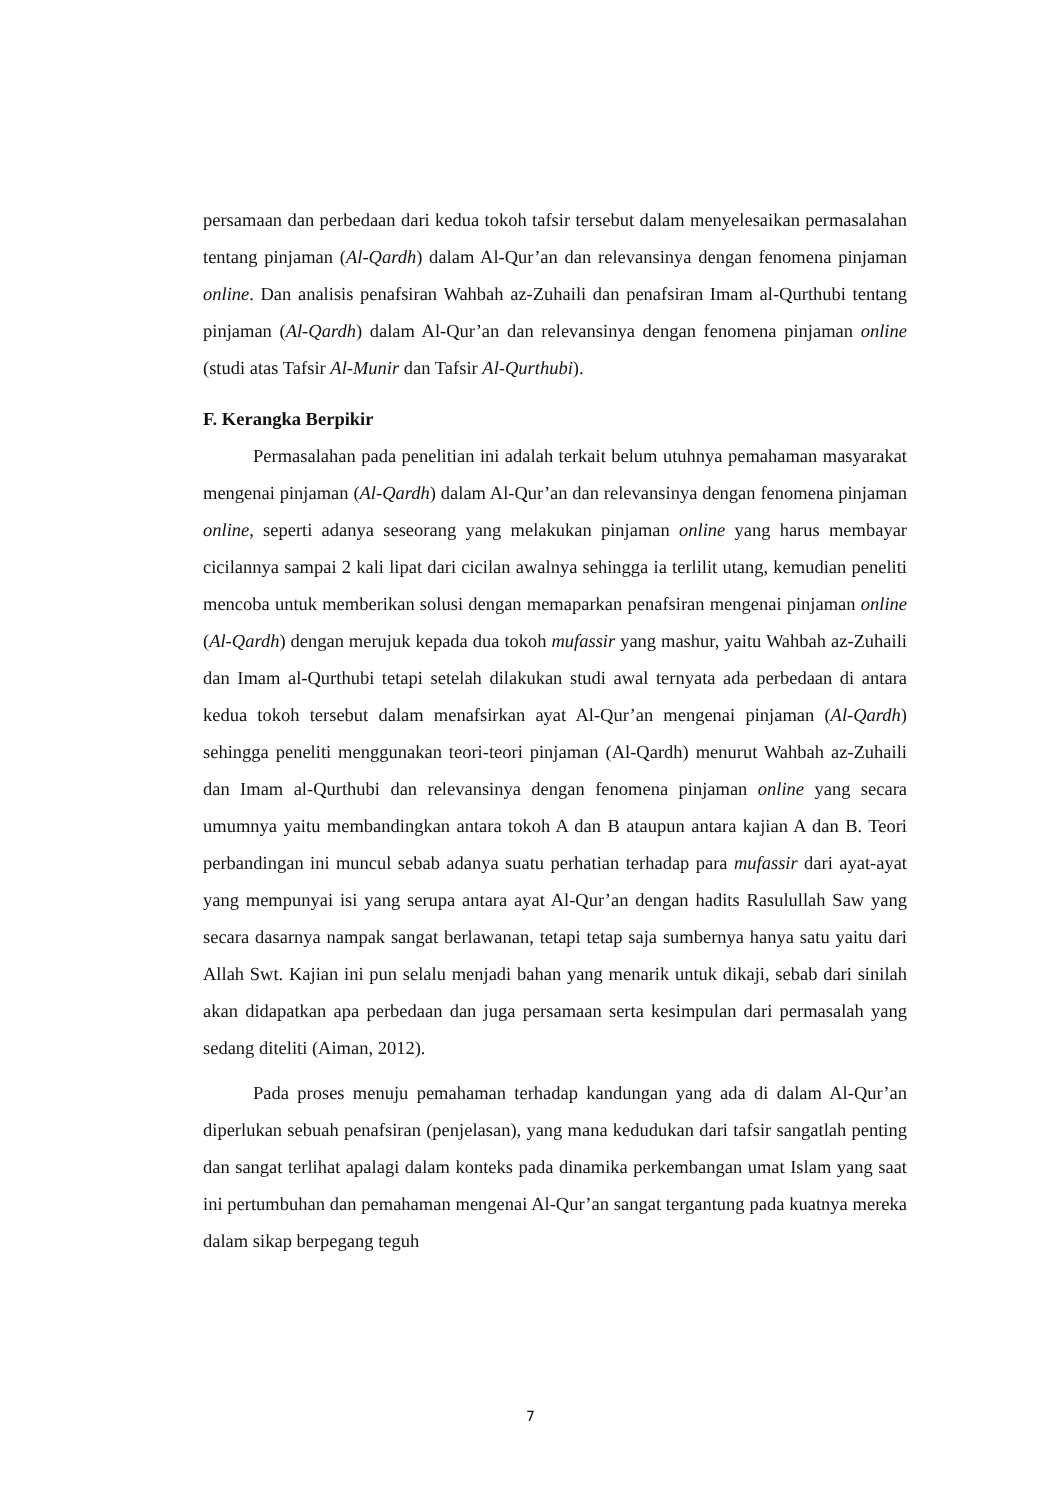persamaan dan perbedaan dari kedua tokoh tafsir tersebut dalam menyelesaikan permasalahan tentang pinjaman (Al-Qardh) dalam Al-Qur’an dan relevansinya dengan fenomena pinjaman online. Dan analisis penafsiran Wahbah az-Zuhaili dan penafsiran Imam al-Qurthubi tentang pinjaman (Al-Qardh) dalam Al-Qur’an dan relevansinya dengan fenomena pinjaman online (studi atas Tafsir Al-Munir dan Tafsir Al-Qurthubi).
F. Kerangka Berpikir
Permasalahan pada penelitian ini adalah terkait belum utuhnya pemahaman masyarakat mengenai pinjaman (Al-Qardh) dalam Al-Qur’an dan relevansinya dengan fenomena pinjaman online, seperti adanya seseorang yang melakukan pinjaman online yang harus membayar cicilannya sampai 2 kali lipat dari cicilan awalnya sehingga ia terlilit utang, kemudian peneliti mencoba untuk memberikan solusi dengan memaparkan penafsiran mengenai pinjaman online (Al-Qardh) dengan merujuk kepada dua tokoh mufassir yang mashur, yaitu Wahbah az-Zuhaili dan Imam al-Qurthubi tetapi setelah dilakukan studi awal ternyata ada perbedaan di antara kedua tokoh tersebut dalam menafsirkan ayat Al-Qur’an mengenai pinjaman (Al-Qardh) sehingga peneliti menggunakan teori-teori pinjaman (Al-Qardh) menurut Wahbah az-Zuhaili dan Imam al-Qurthubi dan relevansinya dengan fenomena pinjaman online yang secara umumnya yaitu membandingkan antara tokoh A dan B ataupun antara kajian A dan B. Teori perbandingan ini muncul sebab adanya suatu perhatian terhadap para mufassir dari ayat-ayat yang mempunyai isi yang serupa antara ayat Al-Qur’an dengan hadits Rasulullah Saw yang secara dasarnya nampak sangat berlawanan, tetapi tetap saja sumbernya hanya satu yaitu dari Allah Swt. Kajian ini pun selalu menjadi bahan yang menarik untuk dikaji, sebab dari sinilah akan didapatkan apa perbedaan dan juga persamaan serta kesimpulan dari permasalah yang sedang diteliti (Aiman, 2012).
Pada proses menuju pemahaman terhadap kandungan yang ada di dalam Al-Qur’an diperlukan sebuah penafsiran (penjelasan), yang mana kedudukan dari tafsir sangatlah penting dan sangat terlihat apalagi dalam konteks pada dinamika perkembangan umat Islam yang saat ini pertumbuhan dan pemahaman mengenai Al-Qur’an sangat tergantung pada kuatnya mereka dalam sikap berpegang teguh
7